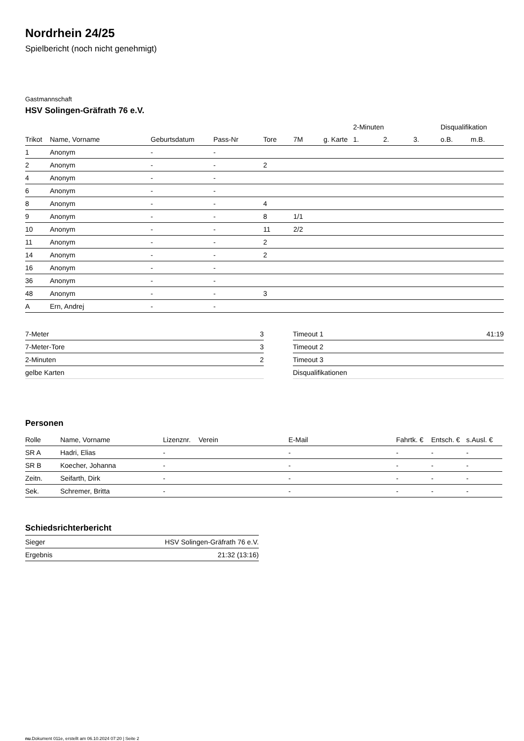Nordrhein 24/25
Spielbericht (noch nicht genehmigt)
Gastmannschaft
HSV Solingen-Gräfrath 76 e.V.
| | | | | | | | 2-Minuten | | | Disqualifikation | |
| Trikot | Name, Vorname | Geburtsdatum | Pass-Nr | Tore | 7M | g. Karte | 1. | 2. | 3. | o.B. | m.B. |
| 1 | Anonym | - | - | | | | | | | | |
| 2 | Anonym | - | - | 2 | | | | | | | |
| 4 | Anonym | - | - | | | | | | | | |
| 6 | Anonym | - | - | | | | | | | | |
| 8 | Anonym | - | - | 4 | | | | | | | |
| 9 | Anonym | - | - | 8 | 1/1 | | | | | | |
| 10 | Anonym | - | - | 11 | 2/2 | | | | | | |
| 11 | Anonym | - | - | 2 | | | | | | | |
| 14 | Anonym | - | - | 2 | | | | | | | |
| 16 | Anonym | - | - | | | | | | | | |
| 36 | Anonym | - | - | | | | | | | | |
| 48 | Anonym | - | - | 3 | | | | | | | |
| A | Ern, Andrej | - | - | | | | | | | | |
| 7-Meter | 3 |
| 7-Meter-Tore | 3 |
| 2-Minuten | 2 |
| gelbe Karten | |
| Timeout 1 | 41:19 |
| Timeout 2 | |
| Timeout 3 | |
| Disqualifikationen | |
Personen
| Rolle | Name, Vorname | Lizenznr. | Verein | E-Mail | Fahrtk. € | Entsch. € | s.Ausl. € |
| --- | --- | --- | --- | --- | --- | --- | --- |
| SR A | Hadri, Elias | - | | - | - | - | - |
| SR B | Koecher, Johanna | - | | - | - | - | - |
| Zeitn. | Seifarth, Dirk | - | | - | - | - | - |
| Sek. | Schremer, Britta | - | | - | - | - | - |
Schiedsrichterbericht
| Sieger | HSV Solingen-Gräfrath 76 e.V. |
| Ergebnis | 21:32 (13:16) |
nu.Dokument 011e, erstellt am 06.10.2024 07:20 | Seite 2